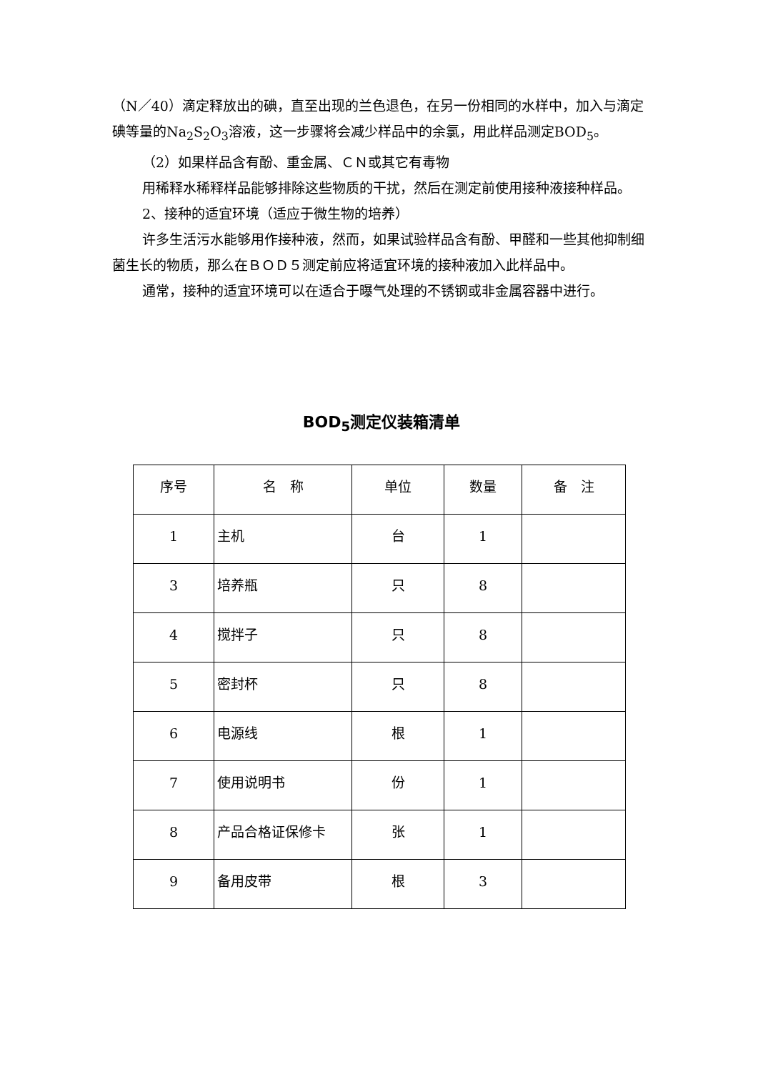（N／40）滴定释放出的碘，直至出现的兰色退色，在另一份相同的水样中，加入与滴定碘等量的Na<sub>2</sub>S<sub>2</sub>O<sub>3</sub>溶液，这一步骤将会减少样品中的余氯，用此样品测定BOD<sub>5</sub>。
（2）如果样品含有酚、重金属、ＣＮ或其它有毒物
用稀释水稀释样品能够排除这些物质的干扰，然后在测定前使用接种液接种样品。
2、接种的适宜环境（适应于微生物的培养）
许多生活污水能够用作接种液，然而，如果试验样品含有酚、甲醛和一些其他抑制细菌生长的物质，那么在ＢＯＤ５测定前应将适宜环境的接种液加入此样品中。
通常，接种的适宜环境可以在适合于曝气处理的不锈钢或非金属容器中进行。
BOD<sub>5</sub>测定仪装箱清单
| 序号 | 名 称 | 单位 | 数量 | 备 注 |
| --- | --- | --- | --- | --- |
| 1 | 主机 | 台 | 1 | |
| 3 | 培养瓶 | 只 | 8 | |
| 4 | 搅拌子 | 只 | 8 | |
| 5 | 密封杯 | 只 | 8 | |
| 6 | 电源线 | 根 | 1 | |
| 7 | 使用说明书 | 份 | 1 | |
| 8 | 产品合格证保修卡 | 张 | 1 | |
| 9 | 备用皮带 | 根 | 3 | |